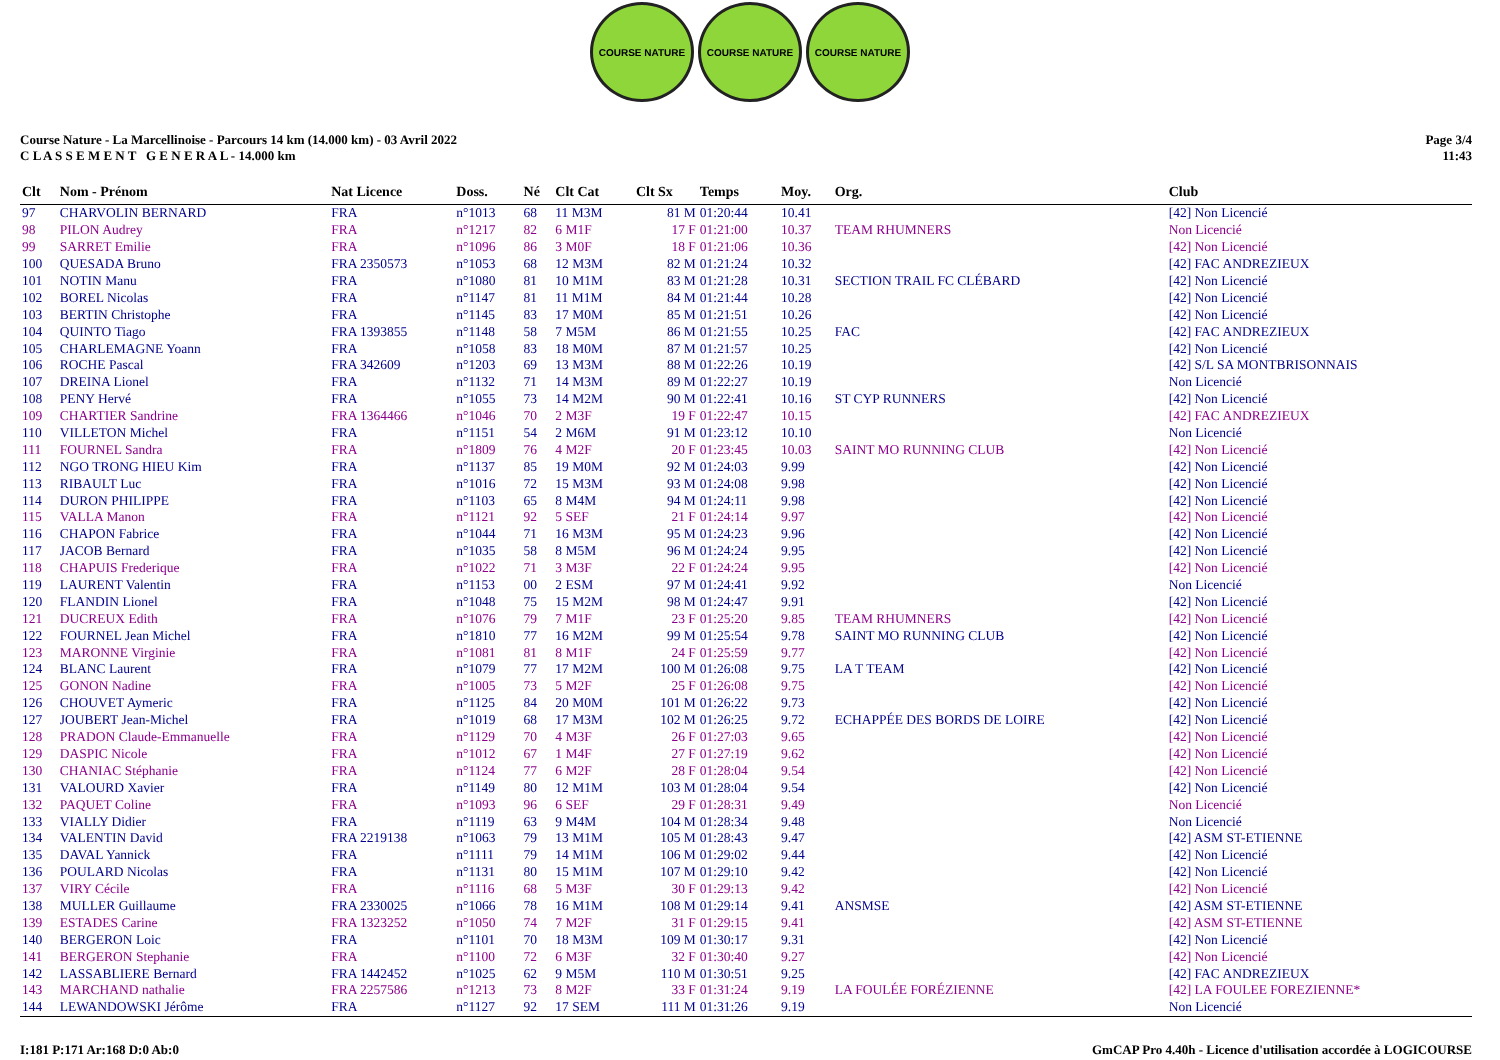COURSE NATURE COURSE NATURE COURSE NATURE
Course Nature - La Marcellinoise - Parcours 14 km (14.000 km) - 03 Avril 2022
C L A S S E M E N T G E N E R A L - 14.000 km
Page 3/4
11:43
| Clt | Nom - Prénom | Nat Licence | Doss. | Né | Clt Cat | Clt Sx | Temps | Moy. | Org. | Club |
| --- | --- | --- | --- | --- | --- | --- | --- | --- | --- | --- |
| 97 | CHARVOLIN BERNARD | FRA | n°1013 | 68 | 11 M3M | 81 M | 01:20:44 | 10.41 | | [42] Non Licencié |
| 98 | PILON Audrey | FRA | n°1217 | 82 | 6 M1F | 17 F | 01:21:00 | 10.37 | TEAM RHUMNERS | Non Licencié |
| 99 | SARRET Emilie | FRA | n°1096 | 86 | 3 M0F | 18 F | 01:21:06 | 10.36 | | [42] Non Licencié |
| 100 | QUESADA Bruno | FRA 2350573 | n°1053 | 68 | 12 M3M | 82 M | 01:21:24 | 10.32 | | [42] FAC ANDREZIEUX |
| 101 | NOTIN Manu | FRA | n°1080 | 81 | 10 M1M | 83 M | 01:21:28 | 10.31 | SECTION TRAIL FC CLÉBARD | [42] Non Licencié |
| 102 | BOREL Nicolas | FRA | n°1147 | 81 | 11 M1M | 84 M | 01:21:44 | 10.28 | | [42] Non Licencié |
| 103 | BERTIN Christophe | FRA | n°1145 | 83 | 17 M0M | 85 M | 01:21:51 | 10.26 | | [42] Non Licencié |
| 104 | QUINTO Tiago | FRA 1393855 | n°1148 | 58 | 7 M5M | 86 M | 01:21:55 | 10.25 | FAC | [42] FAC ANDREZIEUX |
| 105 | CHARLEMAGNE Yoann | FRA | n°1058 | 83 | 18 M0M | 87 M | 01:21:57 | 10.25 | | [42] Non Licencié |
| 106 | ROCHE Pascal | FRA 342609 | n°1203 | 69 | 13 M3M | 88 M | 01:22:26 | 10.19 | | [42] S/L SA MONTBRISONNAIS |
| 107 | DREINA Lionel | FRA | n°1132 | 71 | 14 M3M | 89 M | 01:22:27 | 10.19 | | Non Licencié |
| 108 | PENY Hervé | FRA | n°1055 | 73 | 14 M2M | 90 M | 01:22:41 | 10.16 | ST CYP RUNNERS | [42] Non Licencié |
| 109 | CHARTIER Sandrine | FRA 1364466 | n°1046 | 70 | 2 M3F | 19 F | 01:22:47 | 10.15 | | [42] FAC ANDREZIEUX |
| 110 | VILLETON Michel | FRA | n°1151 | 54 | 2 M6M | 91 M | 01:23:12 | 10.10 | | Non Licencié |
| 111 | FOURNEL Sandra | FRA | n°1809 | 76 | 4 M2F | 20 F | 01:23:45 | 10.03 | SAINT MO RUNNING CLUB | [42] Non Licencié |
| 112 | NGO TRONG HIEU Kim | FRA | n°1137 | 85 | 19 M0M | 92 M | 01:24:03 | 9.99 | | [42] Non Licencié |
| 113 | RIBAULT Luc | FRA | n°1016 | 72 | 15 M3M | 93 M | 01:24:08 | 9.98 | | [42] Non Licencié |
| 114 | DURON PHILIPPE | FRA | n°1103 | 65 | 8 M4M | 94 M | 01:24:11 | 9.98 | | [42] Non Licencié |
| 115 | VALLA Manon | FRA | n°1121 | 92 | 5 SEF | 21 F | 01:24:14 | 9.97 | | [42] Non Licencié |
| 116 | CHAPON Fabrice | FRA | n°1044 | 71 | 16 M3M | 95 M | 01:24:23 | 9.96 | | [42] Non Licencié |
| 117 | JACOB Bernard | FRA | n°1035 | 58 | 8 M5M | 96 M | 01:24:24 | 9.95 | | [42] Non Licencié |
| 118 | CHAPUIS Frederique | FRA | n°1022 | 71 | 3 M3F | 22 F | 01:24:24 | 9.95 | | [42] Non Licencié |
| 119 | LAURENT Valentin | FRA | n°1153 | 00 | 2 ESM | 97 M | 01:24:41 | 9.92 | | Non Licencié |
| 120 | FLANDIN Lionel | FRA | n°1048 | 75 | 15 M2M | 98 M | 01:24:47 | 9.91 | | [42] Non Licencié |
| 121 | DUCREUX Edith | FRA | n°1076 | 79 | 7 M1F | 23 F | 01:25:20 | 9.85 | TEAM RHUMNERS | [42] Non Licencié |
| 122 | FOURNEL Jean Michel | FRA | n°1810 | 77 | 16 M2M | 99 M | 01:25:54 | 9.78 | SAINT MO RUNNING CLUB | [42] Non Licencié |
| 123 | MARONNE Virginie | FRA | n°1081 | 81 | 8 M1F | 24 F | 01:25:59 | 9.77 | | [42] Non Licencié |
| 124 | BLANC Laurent | FRA | n°1079 | 77 | 17 M2M | 100 M | 01:26:08 | 9.75 | LA T TEAM | [42] Non Licencié |
| 125 | GONON Nadine | FRA | n°1005 | 73 | 5 M2F | 25 F | 01:26:08 | 9.75 | | [42] Non Licencié |
| 126 | CHOUVET Aymeric | FRA | n°1125 | 84 | 20 M0M | 101 M | 01:26:22 | 9.73 | | [42] Non Licencié |
| 127 | JOUBERT Jean-Michel | FRA | n°1019 | 68 | 17 M3M | 102 M | 01:26:25 | 9.72 | ECHAPPÉE DES BORDS DE LOIRE | [42] Non Licencié |
| 128 | PRADON Claude-Emmanuelle | FRA | n°1129 | 70 | 4 M3F | 26 F | 01:27:03 | 9.65 | | [42] Non Licencié |
| 129 | DASPIC Nicole | FRA | n°1012 | 67 | 1 M4F | 27 F | 01:27:19 | 9.62 | | [42] Non Licencié |
| 130 | CHANIAC Stéphanie | FRA | n°1124 | 77 | 6 M2F | 28 F | 01:28:04 | 9.54 | | [42] Non Licencié |
| 131 | VALOURD Xavier | FRA | n°1149 | 80 | 12 M1M | 103 M | 01:28:04 | 9.54 | | [42] Non Licencié |
| 132 | PAQUET Coline | FRA | n°1093 | 96 | 6 SEF | 29 F | 01:28:31 | 9.49 | | Non Licencié |
| 133 | VIALLY Didier | FRA | n°1119 | 63 | 9 M4M | 104 M | 01:28:34 | 9.48 | | Non Licencié |
| 134 | VALENTIN David | FRA 2219138 | n°1063 | 79 | 13 M1M | 105 M | 01:28:43 | 9.47 | | [42] ASM ST-ETIENNE |
| 135 | DAVAL Yannick | FRA | n°1111 | 79 | 14 M1M | 106 M | 01:29:02 | 9.44 | | [42] Non Licencié |
| 136 | POULARD Nicolas | FRA | n°1131 | 80 | 15 M1M | 107 M | 01:29:10 | 9.42 | | [42] Non Licencié |
| 137 | VIRY Cécile | FRA | n°1116 | 68 | 5 M3F | 30 F | 01:29:13 | 9.42 | | [42] Non Licencié |
| 138 | MULLER Guillaume | FRA 2330025 | n°1066 | 78 | 16 M1M | 108 M | 01:29:14 | 9.41 | ANSMSE | [42] ASM ST-ETIENNE |
| 139 | ESTADES Carine | FRA 1323252 | n°1050 | 74 | 7 M2F | 31 F | 01:29:15 | 9.41 | | [42] ASM ST-ETIENNE |
| 140 | BERGERON Loic | FRA | n°1101 | 70 | 18 M3M | 109 M | 01:30:17 | 9.31 | | [42] Non Licencié |
| 141 | BERGERON Stephanie | FRA | n°1100 | 72 | 6 M3F | 32 F | 01:30:40 | 9.27 | | [42] Non Licencié |
| 142 | LASSABLIERE Bernard | FRA 1442452 | n°1025 | 62 | 9 M5M | 110 M | 01:30:51 | 9.25 | | [42] FAC ANDREZIEUX |
| 143 | MARCHAND nathalie | FRA 2257586 | n°1213 | 73 | 8 M2F | 33 F | 01:31:24 | 9.19 | LA FOULÉE FORÉZIENNE | [42] LA FOULEE FOREZIENNE* |
| 144 | LEWANDOWSKI Jérôme | FRA | n°1127 | 92 | 17 SEM | 111 M | 01:31:26 | 9.19 | | Non Licencié |
I:181 P:171 Ar:168 D:0 Ab:0 GmCAP Pro 4.40h - Licence d'utilisation accordée à LOGICOURSE